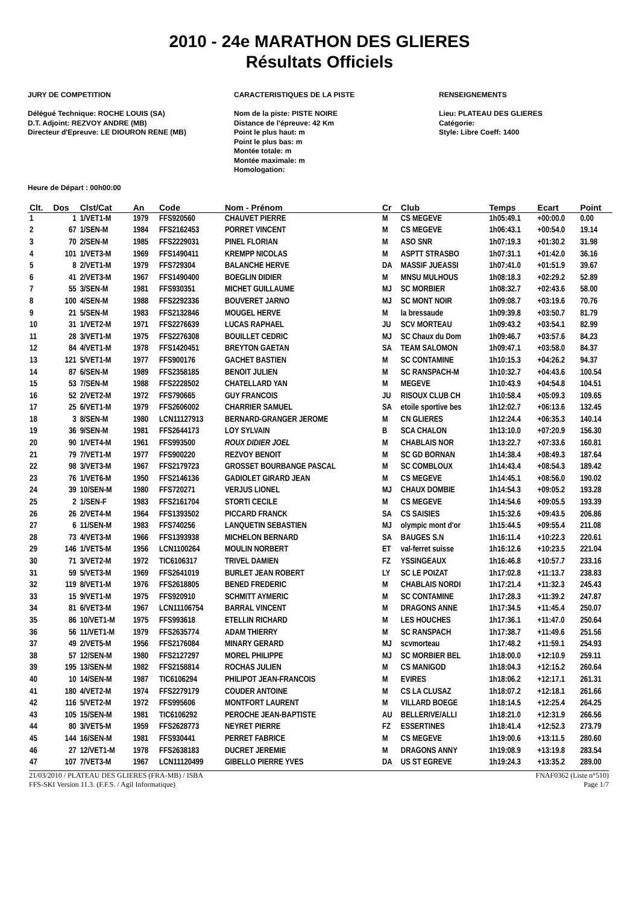2010 - 24e MARATHON DES GLIERES
Résultats Officiels
JURY DE COMPETITION
Délégué Technique: ROCHE LOUIS (SA)
D.T. Adjoint: REZVOY ANDRE (MB)
Directeur d'Epreuve: LE DIOURON RENE (MB)
CARACTERISTIQUES DE LA PISTE
Nom de la piste: PISTE NOIRE
Distance de l'épreuve: 42 Km
Point le plus haut: m
Point le plus bas: m
Montée totale: m
Montée maximale: m
Homologation:
RENSEIGNEMENTS
Lieu: PLATEAU DES GLIERES
Catégorie:
Style: Libre Coeff: 1400
Heure de Départ : 00h00:00
| Clt. | Dos | Clst/Cat | An | Code | Nom - Prénom | Cr | Club | Temps | Ecart | Point |
| --- | --- | --- | --- | --- | --- | --- | --- | --- | --- | --- |
| 1 | 1 | 1/VET1-M | 1979 | FFS920560 | CHAUVET PIERRE | M | CS MEGEVE | 1h05:49.1 | +00:00.0 | 0.00 |
| 2 | 67 | 1/SEN-M | 1984 | FFS2162453 | PORRET VINCENT | M | CS MEGEVE | 1h06:43.1 | +00:54.0 | 19.14 |
| 3 | 70 | 2/SEN-M | 1985 | FFS2229031 | PINEL FLORIAN | M | ASO SNR | 1h07:19.3 | +01:30.2 | 31.98 |
| 4 | 101 | 1/VET3-M | 1969 | FFS1490411 | KREMPP NICOLAS | M | ASPTT STRASBO | 1h07:31.1 | +01:42.0 | 36.16 |
| 5 | 8 | 2/VET1-M | 1979 | FFS729304 | BALANCHE HERVE | DA | MASSIF JUEASSI | 1h07:41.0 | +01:51.9 | 39.67 |
| 6 | 41 | 2/VET3-M | 1967 | FFS1490400 | BOEGLIN DIDIER | M | MNSU MULHOUS | 1h08:18.3 | +02:29.2 | 52.89 |
| 7 | 55 | 3/SEN-M | 1981 | FFS930351 | MICHET GUILLAUME | MJ | SC MORBIER | 1h08:32.7 | +02:43.6 | 58.00 |
| 8 | 100 | 4/SEN-M | 1988 | FFS2292336 | BOUVERET JARNO | MJ | SC MONT NOIR | 1h09:08.7 | +03:19.6 | 70.76 |
| 9 | 21 | 5/SEN-M | 1983 | FFS2132846 | MOUGEL HERVE | M | la bressaude | 1h09:39.8 | +03:50.7 | 81.79 |
| 10 | 31 | 1/VET2-M | 1971 | FFS2276639 | LUCAS RAPHAEL | JU | SCV MORTEAU | 1h09:43.2 | +03:54.1 | 82.99 |
| 11 | 28 | 3/VET1-M | 1975 | FFS2276308 | BOUILLET CEDRIC | MJ | SC Chaux du Dom | 1h09:46.7 | +03:57.6 | 84.23 |
| 12 | 84 | 4/VET1-M | 1978 | FFS1420451 | BREYTON GAETAN | SA | TEAM SALOMON | 1h09:47.1 | +03:58.0 | 84.37 |
| 13 | 121 | 5/VET1-M | 1977 | FFS900176 | GACHET BASTIEN | M | SC CONTAMINE | 1h10:15.3 | +04:26.2 | 94.37 |
| 14 | 87 | 6/SEN-M | 1989 | FFS2358185 | BENOIT JULIEN | M | SC RANSPACH-M | 1h10:32.7 | +04:43.6 | 100.54 |
| 15 | 53 | 7/SEN-M | 1988 | FFS2228502 | CHATELLARD YAN | M | MEGEVE | 1h10:43.9 | +04:54.8 | 104.51 |
| 16 | 52 | 2/VET2-M | 1972 | FFS790665 | GUY FRANCOIS | JU | RISOUX CLUB CH | 1h10:58.4 | +05:09.3 | 109.65 |
| 17 | 25 | 6/VET1-M | 1979 | FFS2606002 | CHARRIER SAMUEL | SA | etoile sportive bes | 1h12:02.7 | +06:13.6 | 132.45 |
| 18 | 3 | 8/SEN-M | 1980 | LCN11127913 | BERNARD-GRANGER JEROME | M | CN GLIERES | 1h12:24.4 | +06:35.3 | 140.14 |
| 19 | 36 | 9/SEN-M | 1981 | FFS2644173 | LOY SYLVAIN | B | SCA CHALON | 1h13:10.0 | +07:20.9 | 156.30 |
| 20 | 90 | 1/VET4-M | 1961 | FFS993500 | ROUX DIDIER JOEL | M | CHABLAIS NOR | 1h13:22.7 | +07:33.6 | 160.81 |
| 21 | 79 | 7/VET1-M | 1977 | FFS900220 | REZVOY BENOIT | M | SC GD BORNAN | 1h14:38.4 | +08:49.3 | 187.64 |
| 22 | 98 | 3/VET3-M | 1967 | FFS2179723 | GROSSET BOURBANGE PASCAL | M | SC COMBLOUX | 1h14:43.4 | +08:54.3 | 189.42 |
| 23 | 76 | 1/VET6-M | 1950 | FFS2146136 | GADIOLET GIRARD JEAN | M | CS MEGEVE | 1h14:45.1 | +08:56.0 | 190.02 |
| 24 | 39 | 10/SEN-M | 1980 | FFS720271 | VERJUS LIONEL | MJ | CHAUX DOMBIE | 1h14:54.3 | +09:05.2 | 193.28 |
| 25 | 2 | 1/SEN-F | 1983 | FFS2161704 | STORTI CECILE | M | CS MEGEVE | 1h14:54.6 | +09:05.5 | 193.39 |
| 26 | 26 | 2/VET4-M | 1964 | FFS1393502 | PICCARD FRANCK | SA | CS SAISIES | 1h15:32.6 | +09:43.5 | 206.86 |
| 27 | 6 | 11/SEN-M | 1983 | FFS740256 | LANQUETIN SEBASTIEN | MJ | olympic mont d'or | 1h15:44.5 | +09:55.4 | 211.08 |
| 28 | 73 | 4/VET3-M | 1966 | FFS1393938 | MICHELON BERNARD | SA | BAUGES S.N | 1h16:11.4 | +10:22.3 | 220.61 |
| 29 | 146 | 1/VET5-M | 1956 | LCN1100264 | MOULIN NORBERT | ET | val-ferret suisse | 1h16:12.6 | +10:23.5 | 221.04 |
| 30 | 71 | 3/VET2-M | 1972 | TIC6106317 | TRIVEL DAMIEN | FZ | YSSINGEAUX | 1h16:46.8 | +10:57.7 | 233.16 |
| 31 | 59 | 5/VET3-M | 1969 | FFS2641019 | BURLET JEAN ROBERT | LY | SC LE POIZAT | 1h17:02.8 | +11:13.7 | 238.83 |
| 32 | 119 | 8/VET1-M | 1976 | FFS2618805 | BENED FREDERIC | M | CHABLAIS NORDI | 1h17:21.4 | +11:32.3 | 245.43 |
| 33 | 15 | 9/VET1-M | 1975 | FFS920910 | SCHMITT AYMERIC | M | SC CONTAMINE | 1h17:28.3 | +11:39.2 | 247.87 |
| 34 | 81 | 6/VET3-M | 1967 | LCN11106754 | BARRAL VINCENT | M | DRAGONS ANNE | 1h17:34.5 | +11:45.4 | 250.07 |
| 35 | 86 | 10/VET1-M | 1975 | FFS993618 | ETELLIN RICHARD | M | LES HOUCHES | 1h17:36.1 | +11:47.0 | 250.64 |
| 36 | 56 | 11/VET1-M | 1979 | FFS2635774 | ADAM THIERRY | M | SC RANSPACH | 1h17:38.7 | +11:49.6 | 251.56 |
| 37 | 49 | 2/VET5-M | 1956 | FFS2176084 | MINARY GERARD | MJ | scvmorteau | 1h17:48.2 | +11:59.1 | 254.93 |
| 38 | 57 | 12/SEN-M | 1980 | FFS2127297 | MOREL PHILIPPE | MJ | SC MORBIER BEL | 1h18:00.0 | +12:10.9 | 259.11 |
| 39 | 195 | 13/SEN-M | 1982 | FFS2158814 | ROCHAS JULIEN | M | CS MANIGOD | 1h18:04.3 | +12:15.2 | 260.64 |
| 40 | 10 | 14/SEN-M | 1987 | TIC6106294 | PHILIPOT JEAN-FRANCOIS | M | EVIRES | 1h18:06.2 | +12:17.1 | 261.31 |
| 41 | 180 | 4/VET2-M | 1974 | FFS2279179 | COUDER ANTOINE | M | CS LA CLUSAZ | 1h18:07.2 | +12:18.1 | 261.66 |
| 42 | 116 | 5/VET2-M | 1972 | FFS995606 | MONTFORT LAURENT | M | VILLARD BOEGE | 1h18:14.5 | +12:25.4 | 264.25 |
| 43 | 105 | 15/SEN-M | 1981 | TIC6106292 | PEROCHE JEAN-BAPTISTE | AU | BELLERIVE/ALLI | 1h18:21.0 | +12:31.9 | 266.56 |
| 44 | 80 | 3/VET5-M | 1959 | FFS2628773 | NEYRET PIERRE | FZ | ESSERTINES | 1h18:41.4 | +12:52.3 | 273.79 |
| 45 | 144 | 16/SEN-M | 1981 | FFS930441 | PERRET FABRICE | M | CS MEGEVE | 1h19:00.6 | +13:11.5 | 280.60 |
| 46 | 27 | 12/VET1-M | 1978 | FFS2638183 | DUCRET JEREMIE | M | DRAGONS ANNY | 1h19:08.9 | +13:19.8 | 283.54 |
| 47 | 107 | 7/VET3-M | 1967 | LCN11120499 | GIBELLO PIERRE YVES | DA | US ST EGREVE | 1h19:24.3 | +13:35.2 | 289.00 |
21/03/2010 / PLATEAU DES GLIERES (FRA-MB) / ISBA FNAF0362 (Liste n°510)
FFS-SKI Version 11.3. (F.F.S. / Agil Informatique) Page 1/7